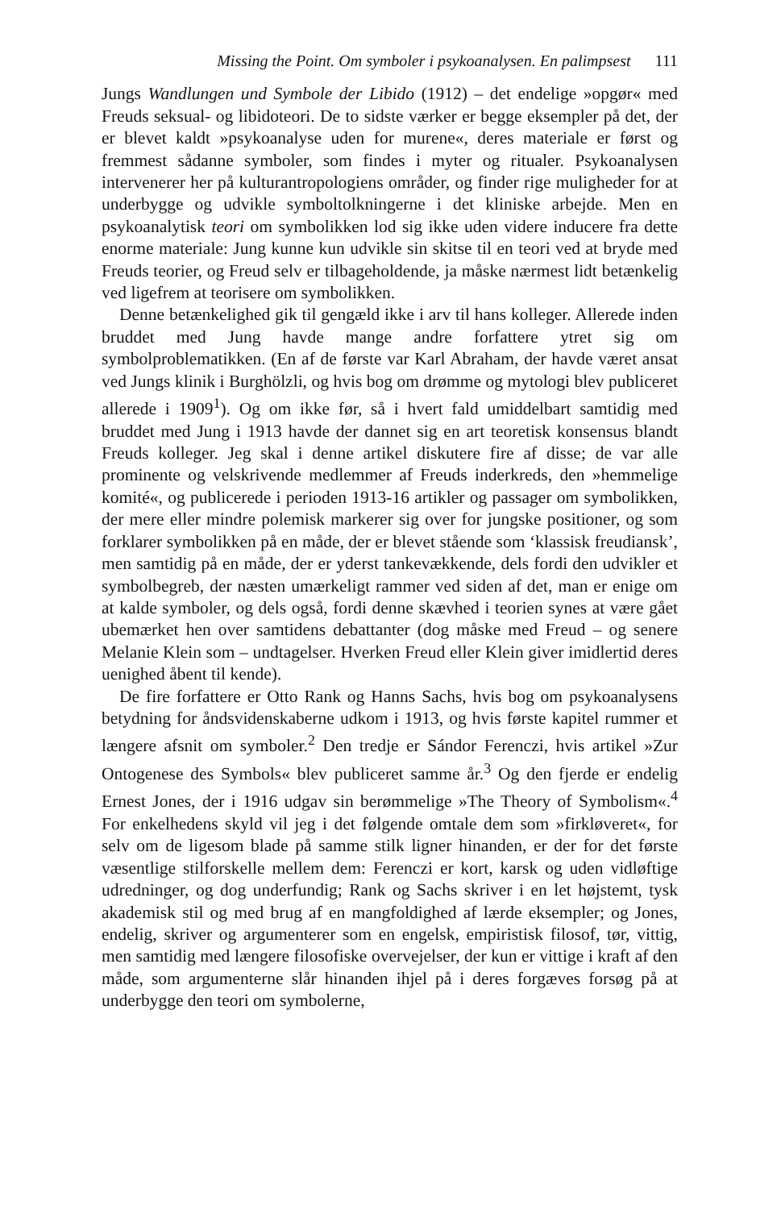Missing the Point. Om symboler i psykoanalysen. En palimpsest 111
Jungs Wandlungen und Symbole der Libido (1912) – det endelige »opgør« med Freuds seksual- og libidoteori. De to sidste værker er begge eksempler på det, der er blevet kaldt »psykoanalyse uden for murene«, deres materiale er først og fremmest sådanne symboler, som findes i myter og ritualer. Psykoanalysen intervenerer her på kulturantropologiens områder, og finder rige muligheder for at underbygge og udvikle symboltolkningerne i det kliniske arbejde. Men en psykoanalytisk teori om symbolikken lod sig ikke uden videre inducere fra dette enorme materiale: Jung kunne kun udvikle sin skitse til en teori ved at bryde med Freuds teorier, og Freud selv er tilbageholdende, ja måske nærmest lidt betænkelig ved ligefrem at teorisere om symbolikken.
Denne betænkelighed gik til gengæld ikke i arv til hans kolleger. Allerede inden bruddet med Jung havde mange andre forfattere ytret sig om symbolproblematikken. (En af de første var Karl Abraham, der havde været ansat ved Jungs klinik i Burghölzli, og hvis bog om drømme og mytologi blev publiceret allerede i 1909<sup>1</sup>). Og om ikke før, så i hvert fald umiddelbart samtidig med bruddet med Jung i 1913 havde der dannet sig en art teoretisk konsensus blandt Freuds kolleger. Jeg skal i denne artikel diskutere fire af disse; de var alle prominente og velskrivende medlemmer af Freuds inderkreds, den »hemmelige komité«, og publicerede i perioden 1913-16 artikler og passager om symbolikken, der mere eller mindre polemisk markerer sig over for jungske positioner, og som forklarer symbolikken på en måde, der er blevet stående som ‘klassisk freudiansk’, men samtidig på en måde, der er yderst tankevækkende, dels fordi den udvikler et symbolbegreb, der næsten umærkeligt rammer ved siden af det, man er enige om at kalde symboler, og dels også, fordi denne skævhed i teorien synes at være gået ubemærket hen over samtidens debattanter (dog måske med Freud – og senere Melanie Klein som – undtagelser. Hverken Freud eller Klein giver imidlertid deres uenighed åbent til kende).
De fire forfattere er Otto Rank og Hanns Sachs, hvis bog om psykoanalysens betydning for åndsvidenskaberne udkom i 1913, og hvis første kapitel rummer et længere afsnit om symboler.<sup>2</sup> Den tredje er Sándor Ferenczi, hvis artikel »Zur Ontogenese des Symbols« blev publiceret samme år.<sup>3</sup> Og den fjerde er endelig Ernest Jones, der i 1916 udgav sin berømmelige »The Theory of Symbolism«.<sup>4</sup> For enkelhedens skyld vil jeg i det følgende omtale dem som »firkløveret«, for selv om de ligesom blade på samme stilk ligner hinanden, er der for det første væsentlige stilforskelle mellem dem: Ferenczi er kort, karsk og uden vidløftige udredninger, og dog underfundig; Rank og Sachs skriver i en let højstemt, tysk akademisk stil og med brug af en mangfoldighed af lærde eksempler; og Jones, endelig, skriver og argumenterer som en engelsk, empiristisk filosof, tør, vittig, men samtidig med længere filosofiske overvejelser, der kun er vittige i kraft af den måde, som argumenterne slår hinanden ihjel på i deres forgæves forsøg på at underbygge den teori om symbolerne,